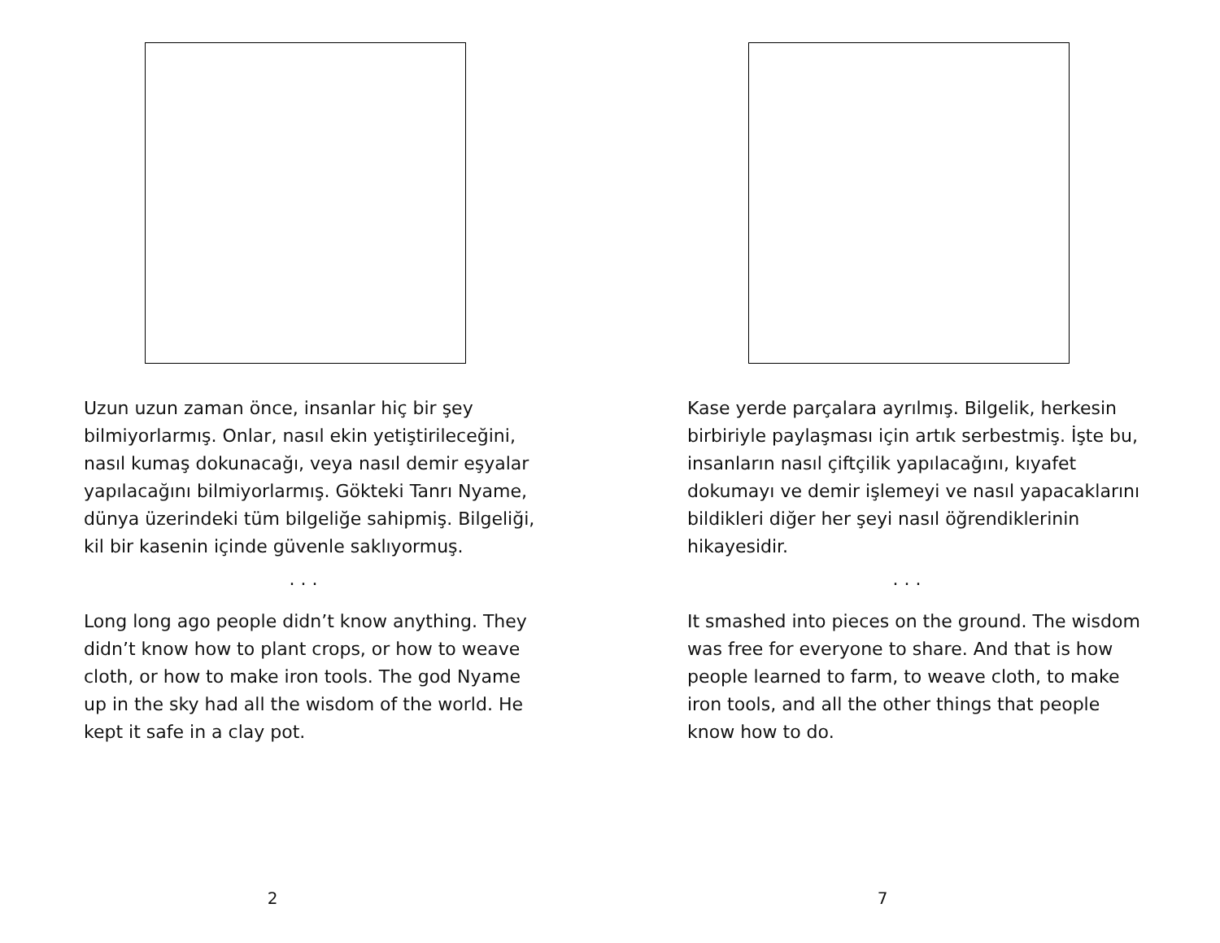Uzun uzun zaman önce, insanlar hiç bir şey bilmiyorlarmış. Onlar, nasıl ekin yetiştirileceğini, nasıl kumaş dokunacağı, veya nasıl demir eşyalar yapılacağını bilmiyorlarmış. Gökteki Tanrı Nyame, dünya üzerindeki tüm bilgeliğe sahipmiş. Bilgeliği, kil bir kasenin içinde güvenle saklıyormuş.
. . .
Long long ago people didn’t know anything. They didn’t know how to plant crops, or how to weave cloth, or how to make iron tools. The god Nyame up in the sky had all the wisdom of the world. He kept it safe in a clay pot.
2
Kase yerde parçalara ayrılmış. Bilgelik, herkesin birbiriyle paylaşması için artık serbestmiş. İşte bu, insanların nasıl çiftçilik yapılacağını, kıyafet dokumayı ve demir işlemeyi ve nasıl yapacaklarını bildikleri diğer her şeyi nasıl öğrendiklerinin hikayesidir.
. . .
It smashed into pieces on the ground. The wisdom was free for everyone to share. And that is how people learned to farm, to weave cloth, to make iron tools, and all the other things that people know how to do.
7